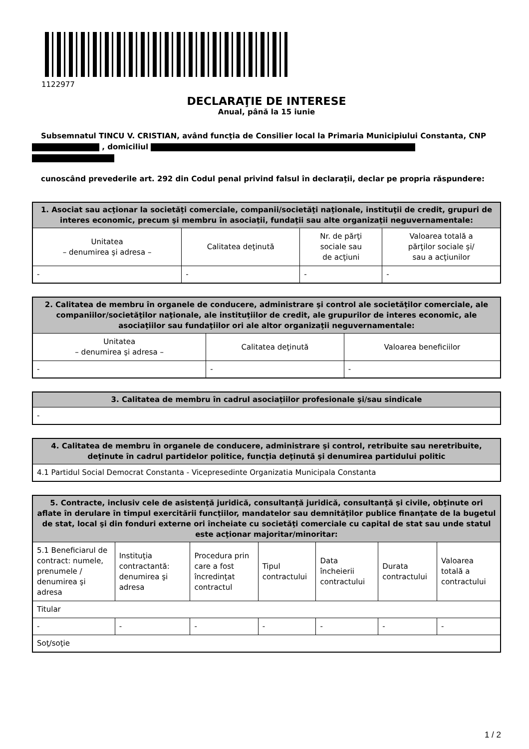1122977
DECLARAŢIE DE INTERESE
Anual, până la 15 iunie
Subsemnatul TINCU V. CRISTIAN, având funcţia de Consilier local la Primaria Municipiului Constanta, CNP , domiciliul
cunoscând prevederile art. 292 din Codul penal privind falsul în declaraţii, declar pe propria răspundere:
| 1. Asociat sau acţionar la societăţi comerciale, companii/societăţi naţionale, instituţii de credit, grupuri de interes economic, precum şi membru în asociaţii, fundaţii sau alte organizaţii neguvernamentale: | | | |
| --- | --- | --- | --- |
| Unitatea – denumirea şi adresa – | Calitatea deţinută | Nr. de părţi sociale sau de acţiuni | Valoarea totală a părţilor sociale şi/ sau a acţiunilor |
| - | - | - | - |
| 2. Calitatea de membru în organele de conducere, administrare şi control ale societăţilor comerciale, ale companiilor/societăţilor naţionale, ale instituţiilor de credit, ale grupurilor de interes economic, ale asociaţiilor sau fundaţiilor ori ale altor organizaţii neguvernamentale: | | |
| --- | --- | --- |
| Unitatea – denumirea şi adresa – | Calitatea deţinută | Valoarea beneficiilor |
| - | - | - |
| 3. Calitatea de membru în cadrul asociaţiilor profesionale şi/sau sindicale |
| --- |
| - |
| 4. Calitatea de membru în organele de conducere, administrare şi control, retribuite sau neretribuite, deţinute în cadrul partidelor politice, funcţia deţinută şi denumirea partidului politic |
| --- |
| 4.1 Partidul Social Democrat Constanta - Vicepresedinte Organizatia Municipala Constanta |
| 5. Contracte, inclusiv cele de asistenţă juridică, consultanţă juridică, consultanţă şi civile, obţinute ori aflate în derulare în timpul exercitării funcţiilor, mandatelor sau demnităţilor publice finanţate de la bugetul de stat, local şi din fonduri externe ori încheiate cu societăţi comerciale cu capital de stat sau unde statul este acţionar majoritar/minoritar: | | | | | | |
| --- | --- | --- | --- | --- | --- | --- |
| 5.1 Beneficiarul de contract: numele, prenumele / denumirea şi adresa | Instituţia contractantă: denumirea şi adresa | Procedura prin care a fost încredinţat contractul | Tipul contractului | Data încheierii contractului | Durata contractului | Valoarea totală a contractului |
| Titular | | | | | | |
| - | - | - | - | - | - | - |
| Soţ/soţie | | | | | | |
1 / 2